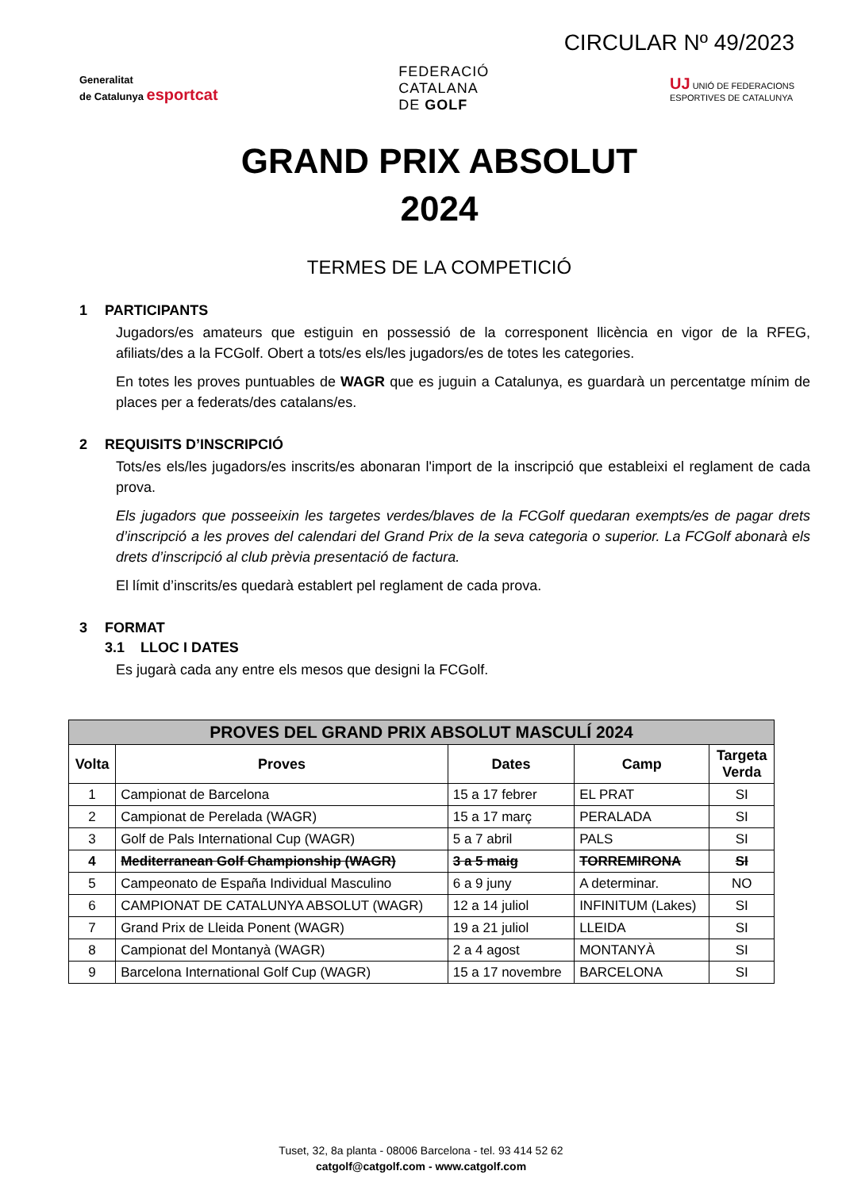CIRCULAR Nº 49/2023
Generalitat
de Catalunya esportcat
FEDERACIÓ
CATALANA
DE GOLF
UJ UNIÓ DE FEDERACIONS
ESPORTIVES DE CATALUNYA
GRAND PRIX ABSOLUT
2024
TERMES DE LA COMPETICIÓ
1 PARTICIPANTS
Jugadors/es amateurs que estiguin en possessió de la corresponent llicència en vigor de la RFEG, afiliats/des a la FCGolf. Obert a tots/es els/les jugadors/es de totes les categories.
En totes les proves puntuables de WAGR que es juguin a Catalunya, es guardarà un percentatge mínim de places per a federats/des catalans/es.
2 REQUISITS D’INSCRIPCIÓ
Tots/es els/les jugadors/es inscrits/es abonaran l'import de la inscripció que estableixi el reglament de cada prova.
Els jugadors que posseeixin les targetes verdes/blaves de la FCGolf quedaran exempts/es de pagar drets d’inscripció a les proves del calendari del Grand Prix de la seva categoria o superior. La FCGolf abonarà els drets d’inscripció al club prèvia presentació de factura.
El límit d’inscrits/es quedarà establert pel reglament de cada prova.
3 FORMAT
3.1 LLOC I DATES
Es jugarà cada any entre els mesos que designi la FCGolf.
| PROVES DEL GRAND PRIX ABSOLUT MASCULÍ 2024 | | | | |
| --- | --- | --- | --- | --- |
| Volta | Proves | Dates | Camp | Targeta Verda |
| 1 | Campionat de Barcelona | 15 a 17 febrer | EL PRAT | SI |
| 2 | Campionat de Perelada (WAGR) | 15 a 17 març | PERALADA | SI |
| 3 | Golf de Pals International Cup (WAGR) | 5 a 7 abril | PALS | SI |
| 4 | Mediterranean Golf Championship (WAGR) | 3 a 5 maig | TORREMIRONA | SI |
| 5 | Campeonato de España Individual Masculino | 6 a 9 juny | A determinar. | NO |
| 6 | CAMPIONAT DE CATALUNYA ABSOLUT (WAGR) | 12 a 14 juliol | INFINITUM (Lakes) | SI |
| 7 | Grand Prix de Lleida Ponent (WAGR) | 19 a 21 juliol | LLEIDA | SI |
| 8 | Campionat del Montanyà (WAGR) | 2 a 4 agost | MONTANYÀ | SI |
| 9 | Barcelona International Golf Cup (WAGR) | 15 a 17 novembre | BARCELONA | SI |
Tuset, 32, 8a planta - 08006 Barcelona - tel. 93 414 52 62
catgolf@catgolf.com - www.catgolf.com